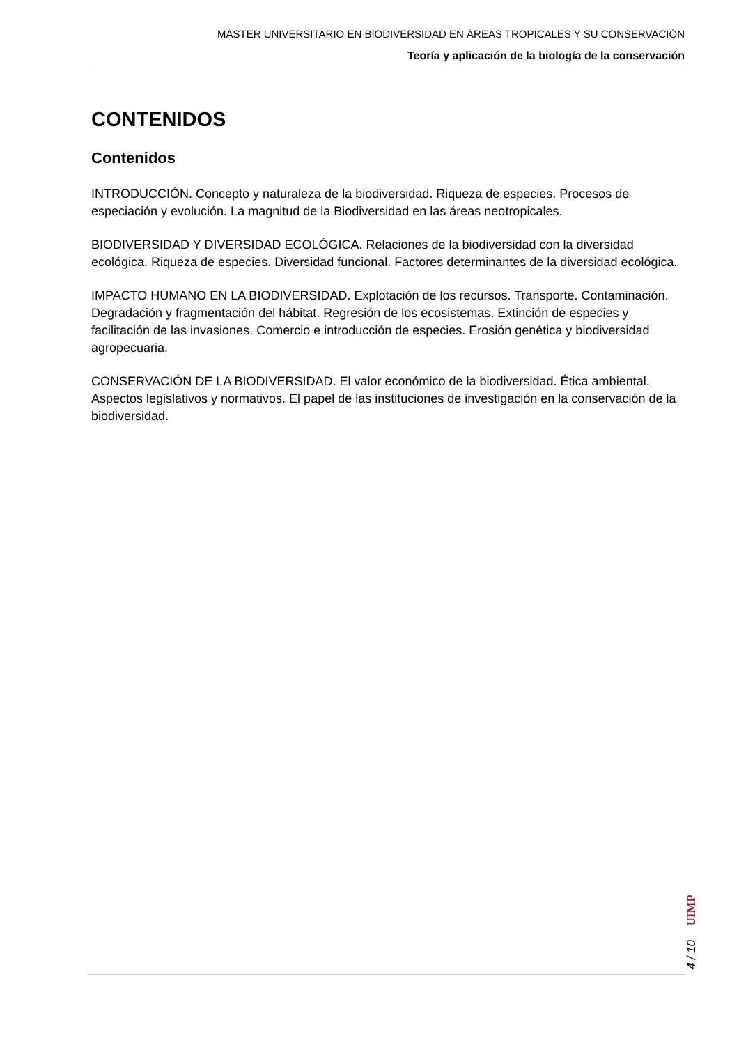MÁSTER UNIVERSITARIO EN BIODIVERSIDAD EN ÁREAS TROPICALES Y SU CONSERVACIÓN
Teoría y aplicación de la biología de la conservación
CONTENIDOS
Contenidos
INTRODUCCIÓN. Concepto y naturaleza de la biodiversidad. Riqueza de especies. Procesos de especiación y evolución. La magnitud de la Biodiversidad en las áreas neotropicales.
BIODIVERSIDAD Y DIVERSIDAD ECOLÓGICA. Relaciones de la biodiversidad con la diversidad ecológica. Riqueza de especies. Diversidad funcional. Factores determinantes de la diversidad ecológica.
IMPACTO HUMANO EN LA BIODIVERSIDAD. Explotación de los recursos. Transporte. Contaminación. Degradación y fragmentación del hábitat. Regresión de los ecosistemas. Extinción de especies y facilitación de las invasiones. Comercio e introducción de especies. Erosión genética y biodiversidad agropecuaria.
CONSERVACIÓN DE LA BIODIVERSIDAD. El valor económico de la biodiversidad. Ética ambiental. Aspectos legislativos y normativos. El papel de las instituciones de investigación en la conservación de la biodiversidad.
UIMP
4 / 10